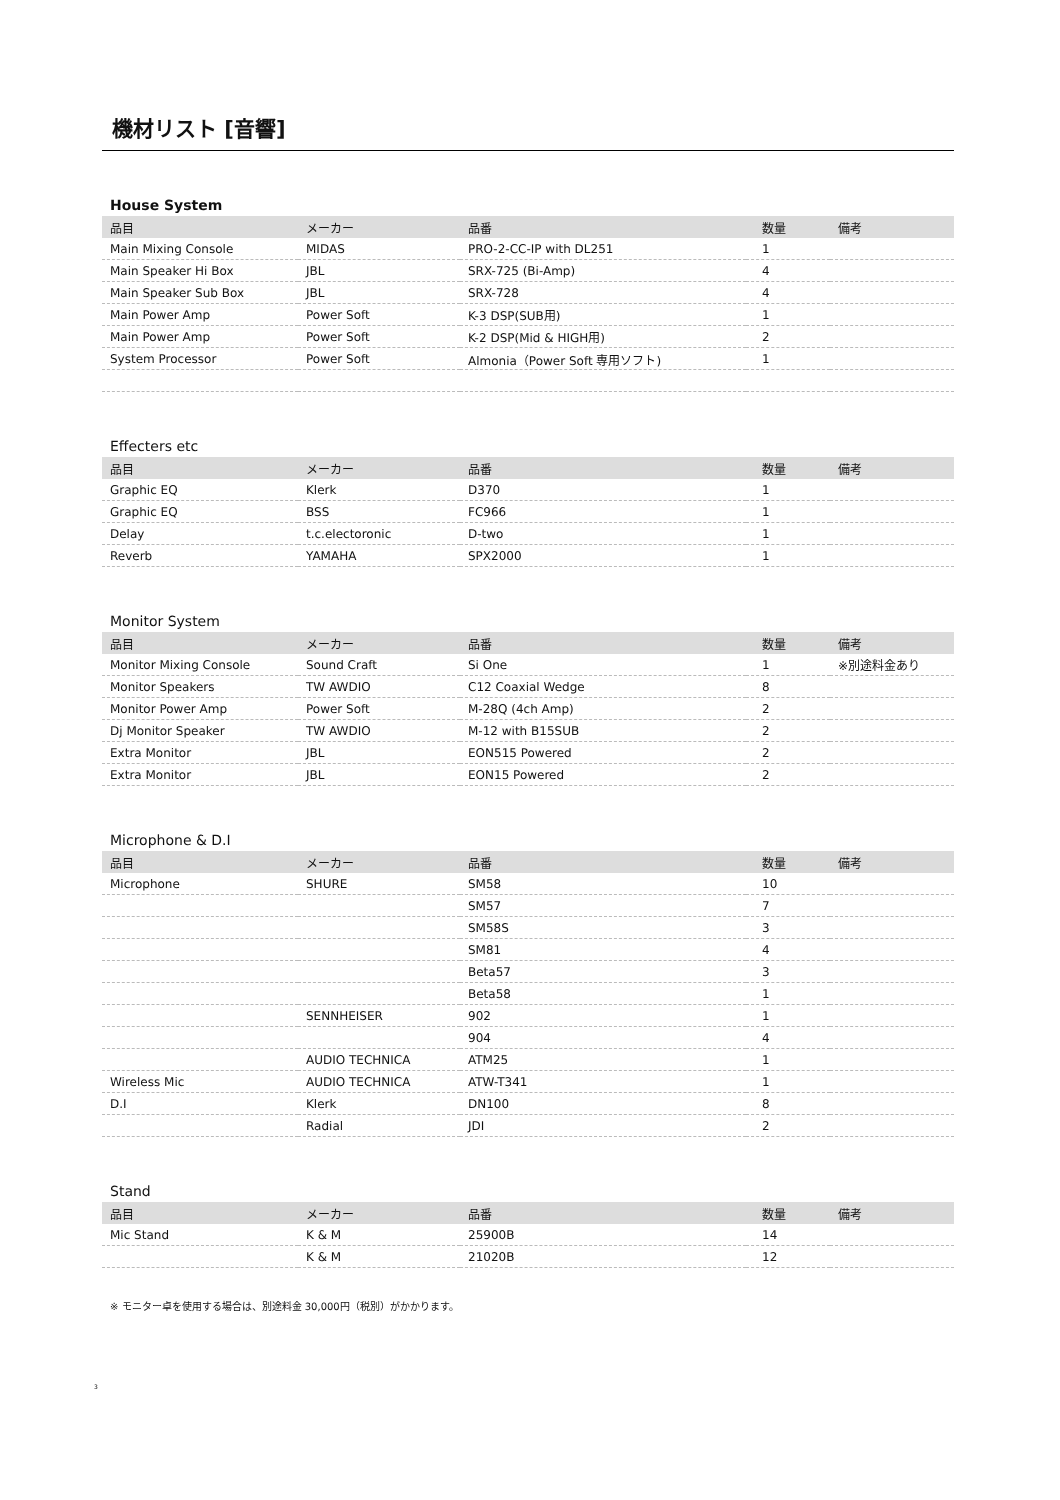機材リスト [音響]
House System
| 品目 | メーカー | 品番 | 数量 | 備考 |
| --- | --- | --- | --- | --- |
| Main Mixing Console | MIDAS | PRO-2-CC-IP with DL251 | 1 | |
| Main Speaker Hi Box | JBL | SRX-725 (Bi-Amp) | 4 | |
| Main Speaker Sub Box | JBL | SRX-728 | 4 | |
| Main Power Amp | Power Soft | K-3 DSP(SUB用) | 1 | |
| Main Power Amp | Power Soft | K-2 DSP(Mid & HIGH用) | 2 | |
| System Processor | Power Soft | Almonia（Power Soft 専用ソフト) | 1 | |
Effecters etc
| 品目 | メーカー | 品番 | 数量 | 備考 |
| --- | --- | --- | --- | --- |
| Graphic EQ | Klerk | D370 | 1 | |
| Graphic EQ | BSS | FC966 | 1 | |
| Delay | t.c.electoronic | D-two | 1 | |
| Reverb | YAMAHA | SPX2000 | 1 | |
Monitor System
| 品目 | メーカー | 品番 | 数量 | 備考 |
| --- | --- | --- | --- | --- |
| Monitor Mixing Console | Sound Craft | Si One | 1 | ※別途料金あり |
| Monitor Speakers | TW AWDIO | C12 Coaxial Wedge | 8 | |
| Monitor Power Amp | Power Soft | M-28Q (4ch Amp) | 2 | |
| Dj Monitor Speaker | TW AWDIO | M-12 with B15SUB | 2 | |
| Extra Monitor | JBL | EON515 Powered | 2 | |
| Extra Monitor | JBL | EON15 Powered | 2 | |
Microphone & D.I
| 品目 | メーカー | 品番 | 数量 | 備考 |
| --- | --- | --- | --- | --- |
| Microphone | SHURE | SM58 | 10 | |
| | | SM57 | 7 | |
| | | SM58S | 3 | |
| | | SM81 | 4 | |
| | | Beta57 | 3 | |
| | | Beta58 | 1 | |
| | SENNHEISER | 902 | 1 | |
| | | 904 | 4 | |
| | AUDIO TECHNICA | ATM25 | 1 | |
| Wireless Mic | AUDIO TECHNICA | ATW-T341 | 1 | |
| D.I | Klerk | DN100 | 8 | |
| | Radial | JDI | 2 | |
Stand
| 品目 | メーカー | 品番 | 数量 | 備考 |
| --- | --- | --- | --- | --- |
| Mic Stand | K & M | 25900B | 14 | |
| | K & M | 21020B | 12 | |
※ モニター卓を使用する場合は、別途料金 30,000円（税別）がかかります。
3